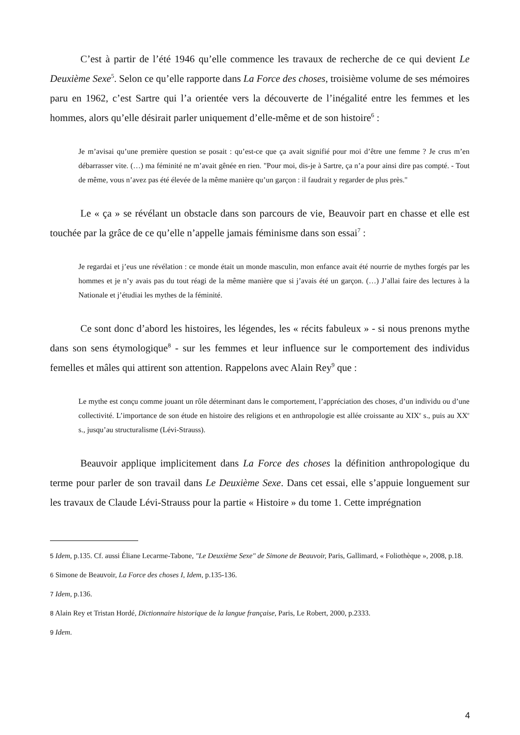C’est à partir de l’été 1946 qu’elle commence les travaux de recherche de ce qui devient Le Deuxième Sexe<sup>5</sup>. Selon ce qu’elle rapporte dans La Force des choses, troisième volume de ses mémoires paru en 1962, c’est Sartre qui l’a orientée vers la découverte de l’inégalité entre les femmes et les hommes, alors qu’elle désirait parler uniquement d’elle-même et de son histoire<sup>6</sup> :
Je m’avisai qu’une première question se posait : qu’est-ce que ça avait signifié pour moi d’être une femme ? Je crus m’en débarrasser vite. (…) ma féminité ne m’avait gênée en rien. "Pour moi, dis-je à Sartre, ça n’a pour ainsi dire pas compté. - Tout de même, vous n’avez pas été élevée de la même manière qu’un garçon : il faudrait y regarder de plus près."
Le « ça » se révélant un obstacle dans son parcours de vie, Beauvoir part en chasse et elle est touchée par la grâce de ce qu’elle n’appelle jamais féminisme dans son essai<sup>7</sup> :
Je regardai et j’eus une révélation : ce monde était un monde masculin, mon enfance avait été nourrie de mythes forgés par les hommes et je n’y avais pas du tout réagi de la même manière que si j’avais été un garçon. (…) J’allai faire des lectures à la Nationale et j’étudiai les mythes de la féminité.
Ce sont donc d’abord les histoires, les légendes, les « récits fabuleux » - si nous prenons mythe dans son sens étymologique<sup>8</sup> - sur les femmes et leur influence sur le comportement des individus femelles et mâles qui attirent son attention. Rappelons avec Alain Rey<sup>9</sup> que :
Le mythe est conçu comme jouant un rôle déterminant dans le comportement, l’appréciation des choses, d’un individu ou d’une collectivité. L’importance de son étude en histoire des religions et en anthropologie est allée croissante au XIX<sup>e</sup> s., puis au XX<sup>e</sup> s., jusqu’au structuralisme (Lévi-Strauss).
Beauvoir applique implicitement dans La Force des choses la définition anthropologique du terme pour parler de son travail dans Le Deuxième Sexe. Dans cet essai, elle s’appuie longuement sur les travaux de Claude Lévi-Strauss pour la partie « Histoire » du tome 1. Cette imprégnation
5 Idem, p.135. Cf. aussi Éliane Lecarme-Tabone, "Le Deuxième Sexe" de Simone de Beauvoir, Paris, Gallimard, « Foliothèque », 2008, p.18.
6 Simone de Beauvoir, La Force des choses I, Idem, p.135-136.
7 Idem, p.136.
8 Alain Rey et Tristan Hordé, Dictionnaire historique de la langue française, Paris, Le Robert, 2000, p.2333.
9 Idem.
4